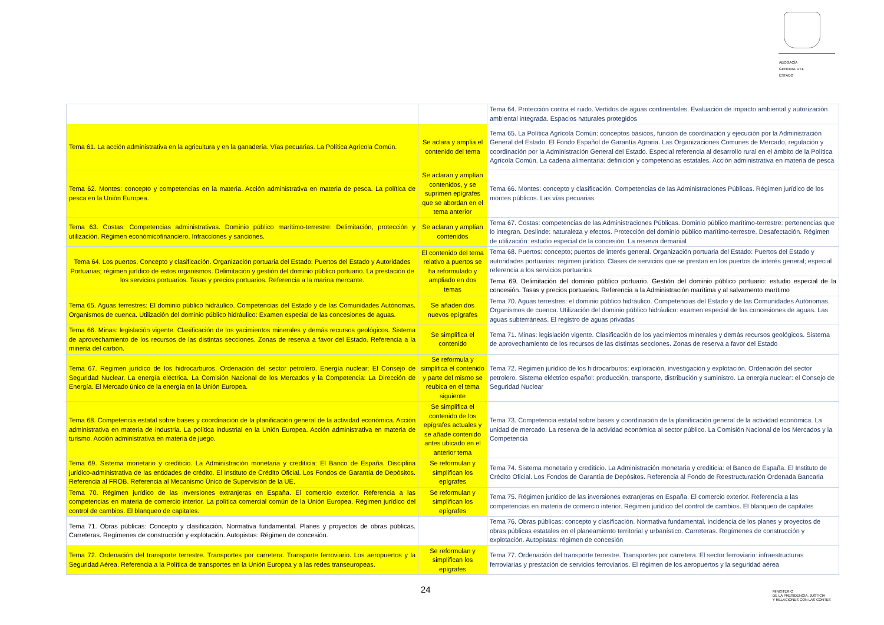ABOGACÍA
GENERAL DEL
ESTADO
| | | Tema 64. Protección contra el ruido. Vertidos de aguas continentales. Evaluación de impacto ambiental y autorización ambiental integrada. Espacios naturales protegidos |
| Tema 61. La acción administrativa en la agricultura y en la ganadería. Vías pecuarias. La Política Agrícola Común. | Se aclara y amplia el contenido del tema | Tema 65. La Política Agrícola Común: conceptos básicos, función de coordinación y ejecución por la Administración General del Estado. El Fondo Español de Garantía Agraria. Las Organizaciones Comunes de Mercado, regulación y coordinación por la Administración General del Estado. Especial referencia al desarrollo rural en el ámbito de la Política Agrícola Común. La cadena alimentaria: definición y competencias estatales. Acción administrativa en materia de pesca |
| Tema 62. Montes: concepto y competencias en la materia. Acción administrativa en materia de pesca. La política de pesca en la Unión Europea. | Se aclaran y amplían contenidos, y se suprimen epígrafes que se abordan en el tema anterior | Tema 66. Montes: concepto y clasificación. Competencias de las Administraciones Públicas. Régimen jurídico de los montes públicos. Las vías pecuarias |
| Tema 63. Costas: Competencias administrativas. Dominio público marítimo-terrestre: Delimitación, protección y utilización. Régimen económicofinanciero. Infracciones y sanciones. | Se aclaran y amplían contenidos | Tema 67. Costas: competencias de las Administraciones Públicas. Dominio público marítimo-terrestre: pertenencias que lo integran. Deslinde: naturaleza y efectos. Protección del dominio público marítimo-terrestre. Desafectación. Régimen de utilización: estudio especial de la concesión. La reserva demanial |
| Tema 64. Los puertos. Concepto y clasificación. Organización portuaria del Estado: Puertos del Estado y Autoridades Portuarias; régimen jurídico de estos organismos. Delimitación y gestión del dominio público portuario. La prestación de los servicios portuarios. Tasas y precios portuarios. Referencia a la marina mercante. | El contenido del tema relativo a puertos se ha reformulado y ampliado en dos temas | Tema 68. Puertos: concepto; puertos de interés general. Organización portuaria del Estado: Puertos del Estado y autoridades portuarias: régimen jurídico. Clases de servicios que se prestan en los puertos de interés general; especial referencia a los servicios portuarios |
| | | Tema 69. Delimitación del dominio público portuario. Gestión del dominio público portuario: estudio especial de la concesión. Tasas y precios portuarios. Referencia a la Administración marítima y al salvamento marítimo |
| Tema 65. Aguas terrestres: El dominio público hidráulico. Competencias del Estado y de las Comunidades Autónomas. Organismos de cuenca. Utilización del dominio público hidráulico: Examen especial de las concesiones de aguas. | Se añaden dos nuevos epígrafes | Tema 70. Aguas terrestres: el dominio público hidráulico. Competencias del Estado y de las Comunidades Autónomas. Organismos de cuenca. Utilización del dominio público hidráulico: examen especial de las concesiones de aguas. Las aguas subterráneas. El registro de aguas privadas |
| Tema 66. Minas: legislación vigente. Clasificación de los yacimientos minerales y demás recursos geológicos. Sistema de aprovechamiento de los recursos de las distintas secciones. Zonas de reserva a favor del Estado. Referencia a la minería del carbón. | Se simplifica el contenido | Tema 71. Minas: legislación vigente. Clasificación de los yacimientos minerales y demás recursos geológicos. Sistema de aprovechamiento de los recursos de las distintas secciones. Zonas de reserva a favor del Estado |
| Tema 67. Régimen jurídico de los hidrocarburos. Ordenación del sector petrolero. Energía nuclear: El Consejo de Seguridad Nuclear. La energía eléctrica. La Comisión Nacional de los Mercados y la Competencia: La Dirección de Energía. El Mercado único de la energía en la Unión Europea. | Se reformula y simplifica el contenido y parte del mismo se reubica en el tema siguiente | Tema 72. Régimen jurídico de los hidrocarburos: exploración, investigación y explotación. Ordenación del sector petrolero. Sistema eléctrico español: producción, transporte, distribución y suministro. La energía nuclear: el Consejo de Seguridad Nuclear |
| Tema 68. Competencia estatal sobre bases y coordinación de la planificación general de la actividad económica. Acción administrativa en materia de industria. La política industrial en la Unión Europea. Acción administrativa en materia de turismo. Acción administrativa en materia de juego. | Se simplifica el contenido de los epígrafes actuales y se añade contenido antes ubicado en el anterior tema | Tema 73. Competencia estatal sobre bases y coordinación de la planificación general de la actividad económica. La unidad de mercado. La reserva de la actividad económica al sector público. La Comisión Nacional de los Mercados y la Competencia |
| Tema 69. Sistema monetario y crediticio. La Administración monetaria y crediticia: El Banco de España. Disciplina jurídico-administrativa de las entidades de crédito. El Instituto de Crédito Oficial. Los Fondos de Garantía de Depósitos. Referencia al FROB. Referencia al Mecanismo Único de Supervisión de la UE. | Se reformulan y simplifican los epígrafes | Tema 74. Sistema monetario y crediticio. La Administración monetaria y crediticia: el Banco de España. El Instituto de Crédito Oficial. Los Fondos de Garantía de Depósitos. Referencia al Fondo de Reestructuración Ordenada Bancaria |
| Tema 70. Régimen jurídico de las inversiones extranjeras en España. El comercio exterior. Referencia a las competencias en materia de comercio interior. La política comercial común de la Unión Europea. Régimen jurídico del control de cambios. El blanqueo de capitales. | Se reformulan y simplifican los epígrafes | Tema 75. Régimen jurídico de las inversiones extranjeras en España. El comercio exterior. Referencia a las competencias en materia de comercio interior. Régimen jurídico del control de cambios. El blanqueo de capitales |
| Tema 71. Obras públicas: Concepto y clasificación. Normativa fundamental. Planes y proyectos de obras públicas. Carreteras. Regímenes de construcción y explotación. Autopistas: Régimen de concesión. | | Tema 76. Obras públicas: concepto y clasificación. Normativa fundamental. Incidencia de los planes y proyectos de obras públicas estatales en el planeamiento territorial y urbanístico. Carreteras. Regímenes de construcción y explotación. Autopistas: régimen de concesión |
| Tema 72. Ordenación del transporte terrestre. Transportes por carretera. Transporte ferroviario. Los aeropuertos y la Seguridad Aérea. Referencia a la Política de transportes en la Unión Europea y a las redes transeuropeas. | Se reformulan y simplifican los epígrafes | Tema 77. Ordenación del transporte terrestre. Transportes por carretera. El sector ferroviario: infraestructuras ferroviarias y prestación de servicios ferroviarios. El régimen de los aeropuertos y la seguridad aérea |
24
MINISTERIO
DE LA PRESIDENCIA, JUSTICIA
Y RELACIONES CON LAS CORTES